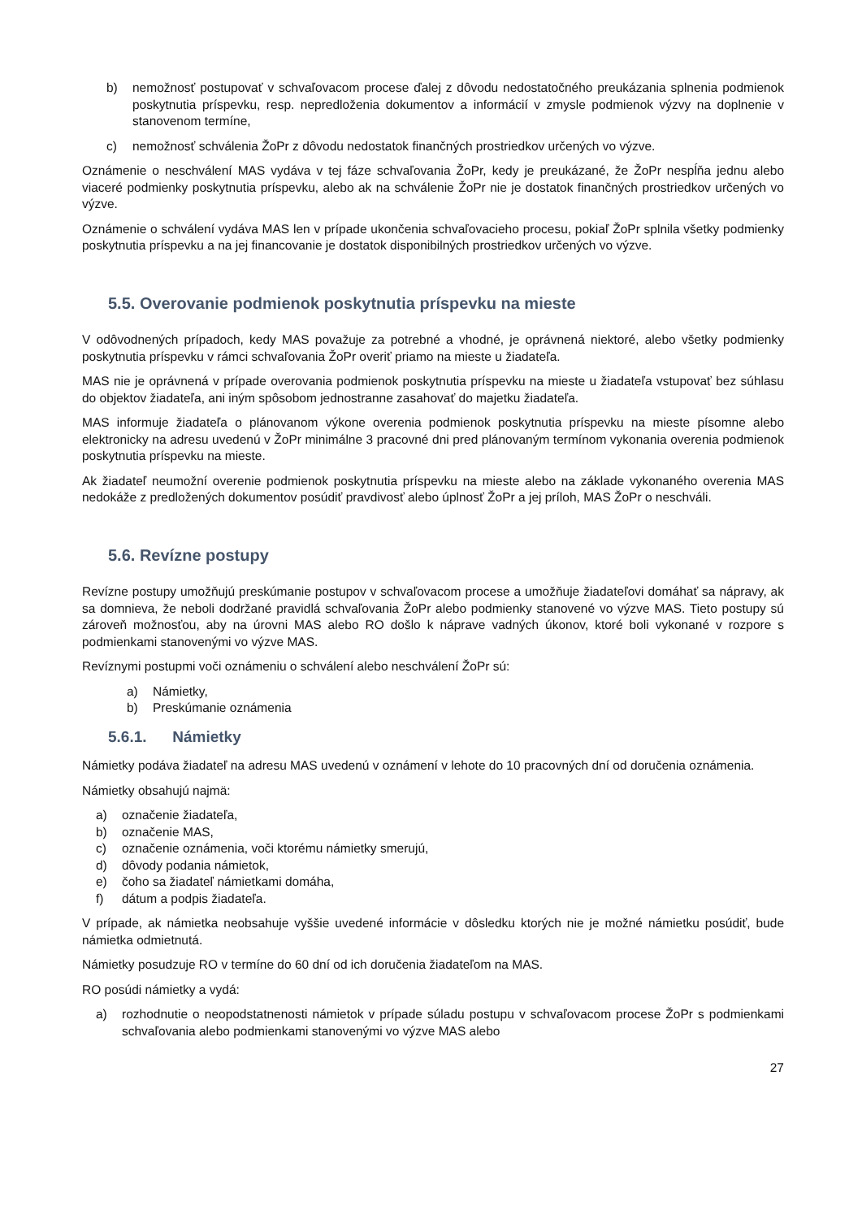b) nemožnosť postupovať v schvaľovacom procese ďalej z dôvodu nedostatočného preukázania splnenia podmienok poskytnutia príspevku, resp. nepredloženia dokumentov a informácií v zmysle podmienok výzvy na doplnenie v stanovenom termíne,
c) nemožnosť schválenia ŽoPr z dôvodu nedostatok finančných prostriedkov určených vo výzve.
Oznámenie o neschválení MAS vydáva v tej fáze schvaľovania ŽoPr, kedy je preukázané, že ŽoPr nespĺňa jednu alebo viaceré podmienky poskytnutia príspevku, alebo ak na schválenie ŽoPr nie je dostatok finančných prostriedkov určených vo výzve.
Oznámenie o schválení vydáva MAS len v prípade ukončenia schvaľovacieho procesu, pokiaľ ŽoPr splnila všetky podmienky poskytnutia príspevku a na jej financovanie je dostatok disponibilných prostriedkov určených vo výzve.
5.5. Overovanie podmienok poskytnutia príspevku na mieste
V odôvodnených prípadoch, kedy MAS považuje za potrebné a vhodné, je oprávnená niektoré, alebo všetky podmienky poskytnutia príspevku v rámci schvaľovania ŽoPr overiť priamo na mieste u žiadateľa.
MAS nie je oprávnená v prípade overovania podmienok poskytnutia príspevku na mieste u žiadateľa vstupovať bez súhlasu do objektov žiadateľa, ani iným spôsobom jednostranne zasahovať do majetku žiadateľa.
MAS informuje žiadateľa o plánovanom výkone overenia podmienok poskytnutia príspevku na mieste písomne alebo elektronicky na adresu uvedenú v ŽoPr minimálne 3 pracovné dni pred plánovaným termínom vykonania overenia podmienok poskytnutia príspevku na mieste.
Ak žiadateľ neumožní overenie podmienok poskytnutia príspevku na mieste alebo na základe vykonaného overenia MAS nedokáže z predložených dokumentov posúdiť pravdivosť alebo úplnosť ŽoPr a jej príloh, MAS ŽoPr o neschváli.
5.6. Revízne postupy
Revízne postupy umožňujú preskúmanie postupov v schvaľovacom procese a umožňuje žiadateľovi domáhať sa nápravy, ak sa domnieva, že neboli dodržané pravidlá schvaľovania ŽoPr alebo podmienky stanovené vo výzve MAS. Tieto postupy sú zároveň možnosťou, aby na úrovni MAS alebo RO došlo k náprave vadných úkonov, ktoré boli vykonané v rozpore s podmienkami stanovenými vo výzve MAS.
Revíznymi postupmi voči oznámeniu o schválení alebo neschválení ŽoPr sú:
a) Námietky,
b) Preskúmanie oznámenia
5.6.1. Námietky
Námietky podáva žiadateľ na adresu MAS uvedenú v oznámení v lehote do 10 pracovných dní od doručenia oznámenia.
Námietky obsahujú najmä:
a) označenie žiadateľa,
b) označenie MAS,
c) označenie oznámenia, voči ktorému námietky smerujú,
d) dôvody podania námietok,
e) čoho sa žiadateľ námietkami domáha,
f) dátum a podpis žiadateľa.
V prípade, ak námietka neobsahuje vyššie uvedené informácie v dôsledku ktorých nie je možné námietku posúdiť, bude námietka odmietnutá.
Námietky posudzuje RO v termíne do 60 dní od ich doručenia žiadateľom na MAS.
RO posúdi námietky a vydá:
a) rozhodnutie o neopodstatnenosti námietok v prípade súladu postupu v schvaľovacom procese ŽoPr s podmienkami schvaľovania alebo podmienkami stanovenými vo výzve MAS alebo
27